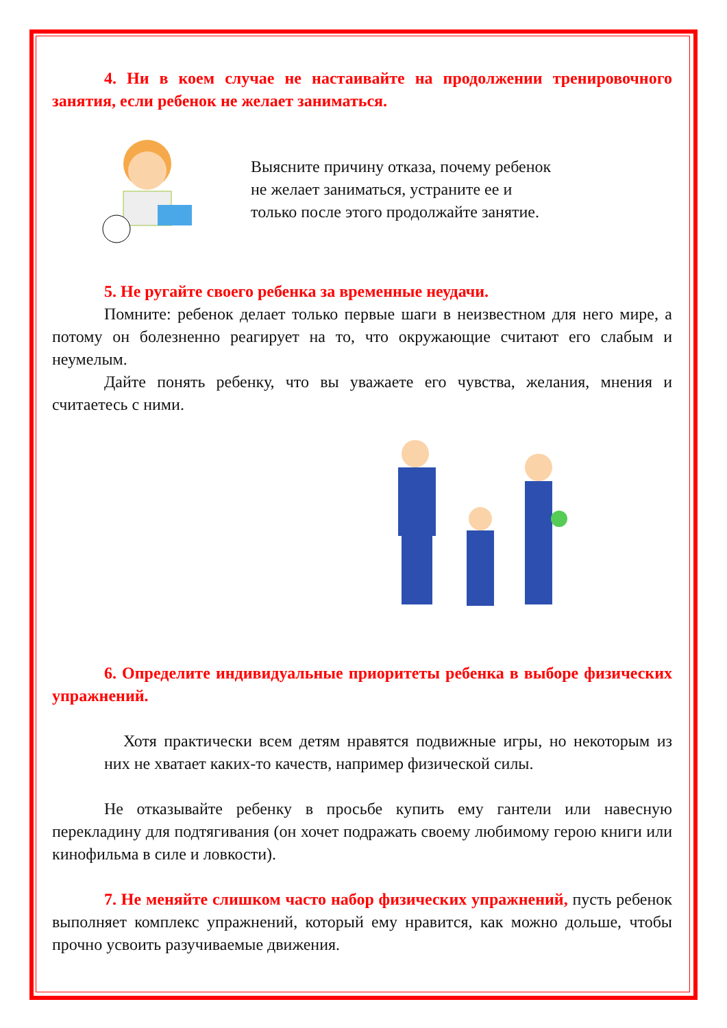4. Ни в коем случае не настаивайте на продолжении тренировочного занятия, если ребенок не желает заниматься.
Выясните причину отказа, почему ребенок
не желает заниматься, устраните ее и
только после этого продолжайте занятие.
5. Не ругайте своего ребенка за временные неудачи.
Помните: ребенок делает только первые шаги в неизвестном для него мире, а потому он болезненно реагирует на то, что окружающие считают его слабым и неумелым.
Дайте понять ребенку, что вы уважаете его чувства, желания, мнения и считаетесь с ними.
6. Определите индивидуальные приоритеты ребенка в выборе физических упражнений.
Хотя практически всем детям нравятся подвижные игры, но некоторым из них не хватает каких-то качеств, например физической силы.
Не отказывайте ребенку в просьбе купить ему гантели или навесную перекладину для подтягивания (он хочет подражать своему любимому герою книги или кинофильма в силе и ловкости).
7. Не меняйте слишком часто набор физических упражнений, пусть ребенок выполняет комплекс упражнений, который ему нравится, как можно дольше, чтобы прочно усвоить разучиваемые движения.